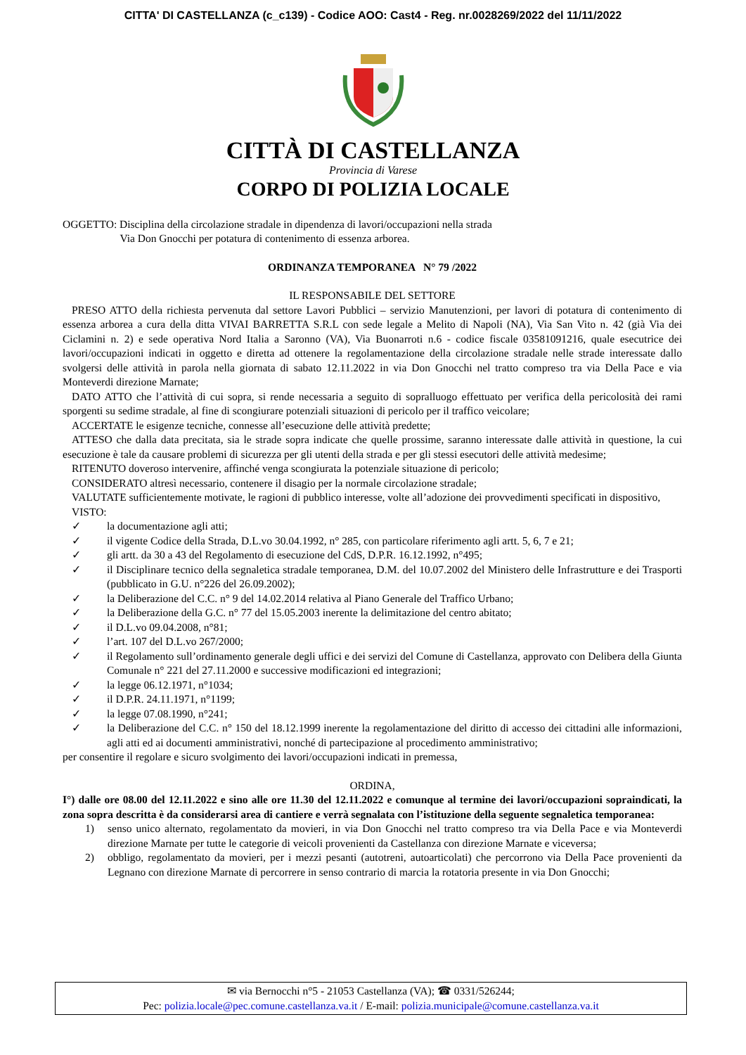CITTA' DI CASTELLANZA (c_c139) - Codice AOO: Cast4 - Reg. nr.0028269/2022 del 11/11/2022
CITTÀ DI CASTELLANZA
Provincia di Varese
CORPO DI POLIZIA LOCALE
OGGETTO: Disciplina della circolazione stradale in dipendenza di lavori/occupazioni nella strada
Via Don Gnocchi per potatura di contenimento di essenza arborea.
ORDINANZA TEMPORANEA N° 79 /2022
IL RESPONSABILE DEL SETTORE
PRESO ATTO della richiesta pervenuta dal settore Lavori Pubblici – servizio Manutenzioni, per lavori di potatura di contenimento di essenza arborea a cura della ditta VIVAI BARRETTA S.R.L con sede legale a Melito di Napoli (NA), Via San Vito n. 42 (già Via dei Ciclamini n. 2) e sede operativa Nord Italia a Saronno (VA), Via Buonarroti n.6 - codice fiscale 03581091216, quale esecutrice dei lavori/occupazioni indicati in oggetto e diretta ad ottenere la regolamentazione della circolazione stradale nelle strade interessate dallo svolgersi delle attività in parola nella giornata di sabato 12.11.2022 in via Don Gnocchi nel tratto compreso tra via Della Pace e via Monteverdi direzione Marnate;
DATO ATTO che l’attività di cui sopra, si rende necessaria a seguito di sopralluogo effettuato per verifica della pericolosità dei rami sporgenti su sedime stradale, al fine di scongiurare potenziali situazioni di pericolo per il traffico veicolare;
ACCERTATE le esigenze tecniche, connesse all’esecuzione delle attività predette;
ATTESO che dalla data precitata, sia le strade sopra indicate che quelle prossime, saranno interessate dalle attività in questione, la cui esecuzione è tale da causare problemi di sicurezza per gli utenti della strada e per gli stessi esecutori delle attività medesime;
RITENUTO doveroso intervenire, affinché venga scongiurata la potenziale situazione di pericolo;
CONSIDERATO altresì necessario, contenere il disagio per la normale circolazione stradale;
VALUTATE sufficientemente motivate, le ragioni di pubblico interesse, volte all’adozione dei provvedimenti specificati in dispositivo,
VISTO:
✓ la documentazione agli atti;
✓ il vigente Codice della Strada, D.L.vo 30.04.1992, n° 285, con particolare riferimento agli artt. 5, 6, 7 e 21;
✓ gli artt. da 30 a 43 del Regolamento di esecuzione del CdS, D.P.R. 16.12.1992, n°495;
✓ il Disciplinare tecnico della segnaletica stradale temporanea, D.M. del 10.07.2002 del Ministero delle Infrastrutture e dei Trasporti (pubblicato in G.U. n°226 del 26.09.2002);
✓ la Deliberazione del C.C. n° 9 del 14.02.2014 relativa al Piano Generale del Traffico Urbano;
✓ la Deliberazione della G.C. n° 77 del 15.05.2003 inerente la delimitazione del centro abitato;
✓ il D.L.vo 09.04.2008, n°81;
✓ l’art. 107 del D.L.vo 267/2000;
✓ il Regolamento sull’ordinamento generale degli uffici e dei servizi del Comune di Castellanza, approvato con Delibera della Giunta Comunale n° 221 del 27.11.2000 e successive modificazioni ed integrazioni;
✓ la legge 06.12.1971, n°1034;
✓ il D.P.R. 24.11.1971, n°1199;
✓ la legge 07.08.1990, n°241;
✓ la Deliberazione del C.C. n° 150 del 18.12.1999 inerente la regolamentazione del diritto di accesso dei cittadini alle informazioni, agli atti ed ai documenti amministrativi, nonché di partecipazione al procedimento amministrativo;
per consentire il regolare e sicuro svolgimento dei lavori/occupazioni indicati in premessa,
ORDINA,
I°) dalle ore 08.00 del 12.11.2022 e sino alle ore 11.30 del 12.11.2022 e comunque al termine dei lavori/occupazioni sopraindicati, la zona sopra descritta è da considerarsi area di cantiere e verrà segnalata con l’istituzione della seguente segnaletica temporanea:
1) senso unico alternato, regolamentato da movieri, in via Don Gnocchi nel tratto compreso tra via Della Pace e via Monteverdi direzione Marnate per tutte le categorie di veicoli provenienti da Castellanza con direzione Marnate e viceversa;
2) obbligo, regolamentato da movieri, per i mezzi pesanti (autotreni, autoarticolati) che percorrono via Della Pace provenienti da Legnano con direzione Marnate di percorrere in senso contrario di marcia la rotatoria presente in via Don Gnocchi;
✉ via Bernocchi n°5 - 21053 Castellanza (VA); ☎ 0331/526244;
Pec: polizia.locale@pec.comune.castellanza.va.it / E-mail: polizia.municipale@comune.castellanza.va.it